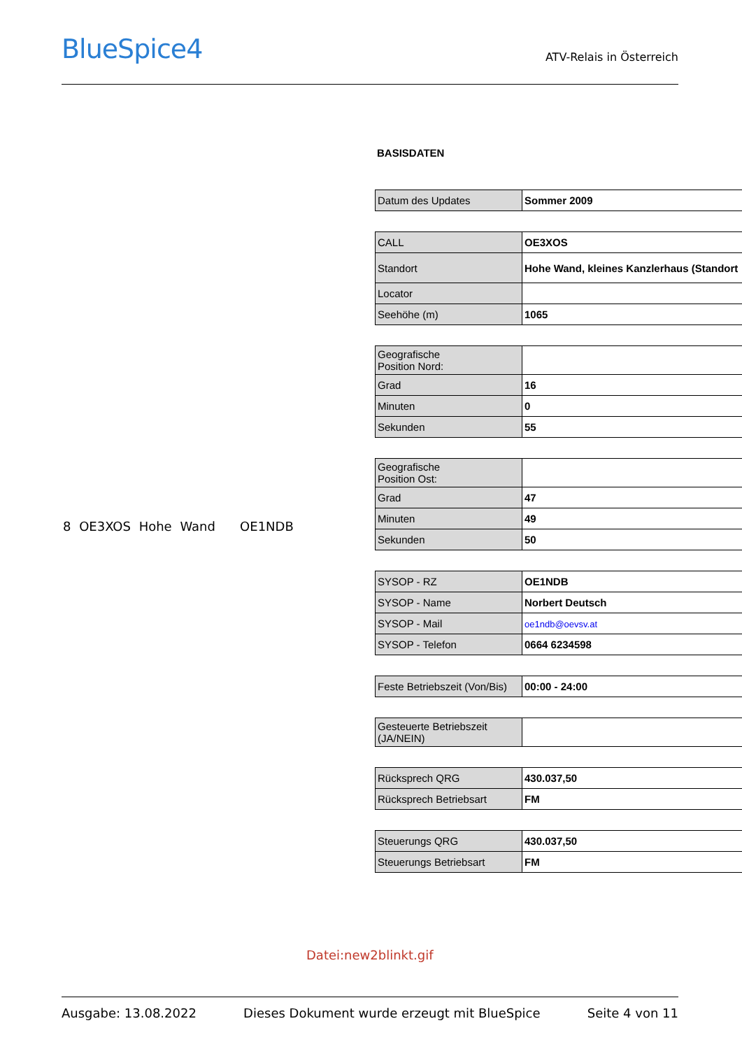BlueSpice4
ATV-Relais in Österreich
8 OE3XOS Hohe Wand OE1NDB
BASISDATEN
| Datum des Updates | Sommer 2009 |
| CALL | OE3XOS |
| Standort | Hohe Wand, kleines Kanzlerhaus (Standort |
| Locator | |
| Seehöhe (m) | 1065 |
| Geografische Position Nord: | |
| Grad | 16 |
| Minuten | 0 |
| Sekunden | 55 |
| Geografische Position Ost: | |
| Grad | 47 |
| Minuten | 49 |
| Sekunden | 50 |
| SYSOP - RZ | OE1NDB |
| SYSOP - Name | Norbert Deutsch |
| SYSOP - Mail | oe1ndb@oevsv.at |
| SYSOP - Telefon | 0664 6234598 |
| Feste Betriebszeit (Von/Bis) | 00:00 - 24:00 |
| Gesteuerte Betriebszeit (JA/NEIN) | |
| Rücksprech QRG | 430.037,50 |
| Rücksprech Betriebsart | FM |
| Steuerungs QRG | 430.037,50 |
| Steuerungs Betriebsart | FM |
Datei:new2blinkt.gif
Ausgabe: 13.08.2022 Dieses Dokument wurde erzeugt mit BlueSpice Seite 4 von 11